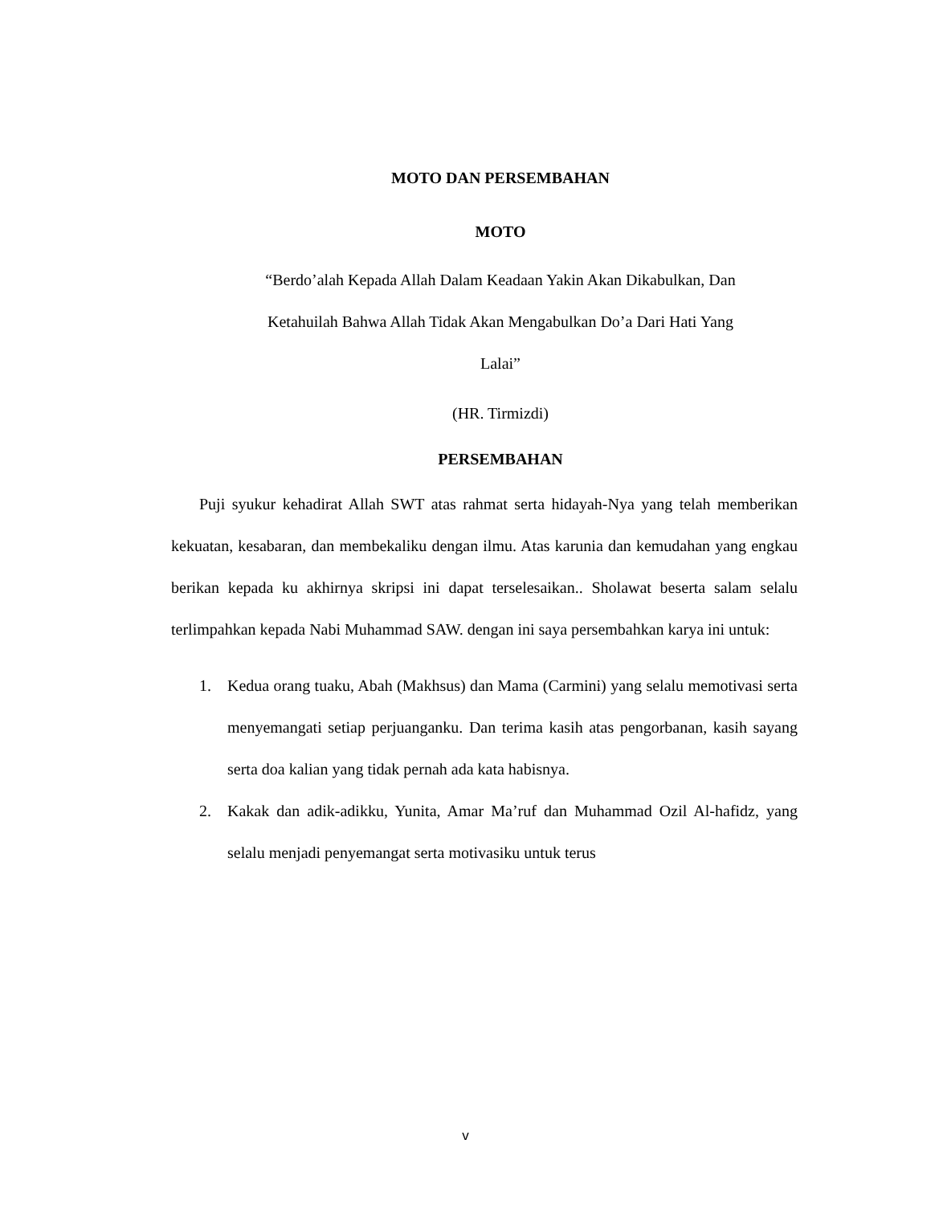MOTO DAN PERSEMBAHAN
MOTO
“Berdo’alah Kepada Allah Dalam Keadaan Yakin Akan Dikabulkan, Dan
Ketahuilah Bahwa Allah Tidak Akan Mengabulkan Do’a Dari Hati Yang
Lalai”
(HR. Tirmizdi)
PERSEMBAHAN
Puji syukur kehadirat Allah SWT atas rahmat serta hidayah-Nya yang telah memberikan kekuatan, kesabaran, dan membekaliku dengan ilmu. Atas karunia dan kemudahan yang engkau berikan kepada ku akhirnya skripsi ini dapat terselesaikan.. Sholawat beserta salam selalu terlimpahkan kepada Nabi Muhammad SAW. dengan ini saya persembahkan karya ini untuk:
1. Kedua orang tuaku, Abah (Makhsus) dan Mama (Carmini) yang selalu memotivasi serta menyemangati setiap perjuanganku. Dan terima kasih atas pengorbanan, kasih sayang serta doa kalian yang tidak pernah ada kata habisnya.
2. Kakak dan adik-adikku, Yunita, Amar Ma’ruf dan Muhammad Ozil Al-hafidz, yang selalu menjadi penyemangat serta motivasiku untuk terus
v